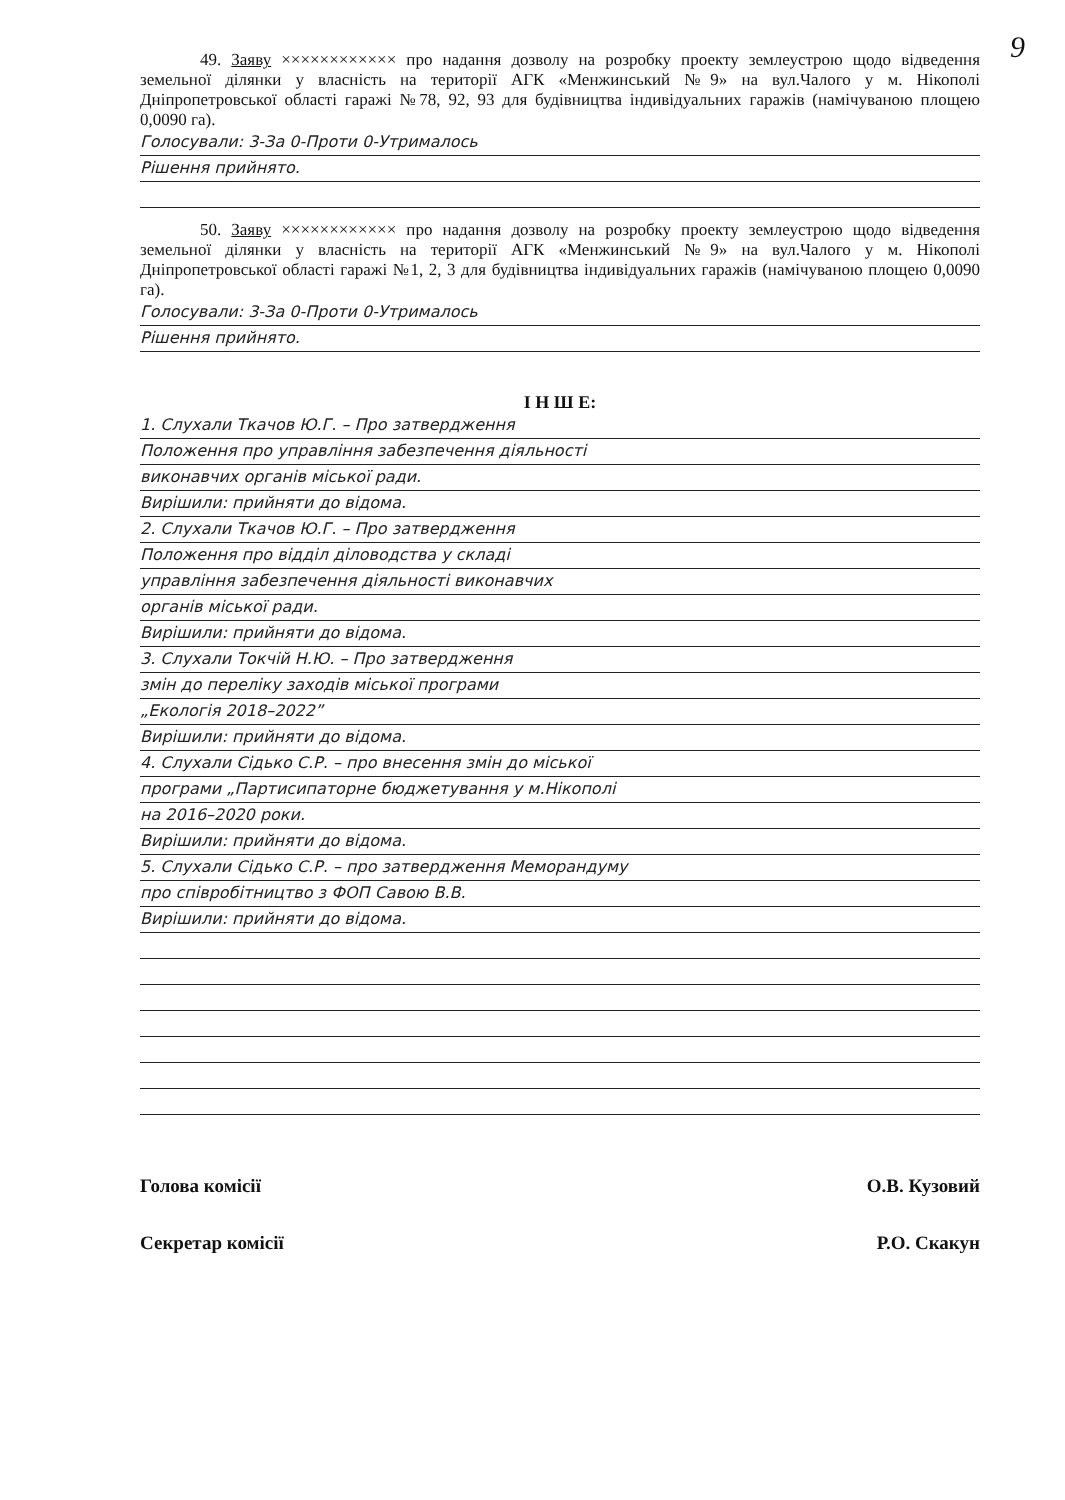9
49. Заяву ×××××××××××× про надання дозволу на розробку проекту землеустрою щодо відведення земельної ділянки у власність на території АГК «Менжинський №9» на вул.Чалого у м. Нікополі Дніпропетровської області гаражі №78, 92, 93 для будівництва індивідуальних гаражів (намічуваною площею 0,0090 га).
Голосували: 3-За 0-Проти 0-Утрималось
Рішення прийнято.
50. Заяву ×××××××××××× про надання дозволу на розробку проекту землеустрою щодо відведення земельної ділянки у власність на території АГК «Менжинський №9» на вул.Чалого у м. Нікополі Дніпропетровської області гаражі №1, 2, 3 для будівництва індивідуальних гаражів (намічуваною площею 0,0090 га).
Голосували: 3-За 0-Проти 0-Утрималось
Рішення прийнято.
І Н Ш Е:
1. Слухали Ткачов Ю.Г. – Про затвердження
Положення про управління забезпечення діяльності
виконавчих органів міської ради.
Вирішили: прийняти до відома.
2. Слухали Ткачов Ю.Г. – Про затвердження
Положення про відділ діловодства у складі
управління забезпечення діяльності виконавчих
органів міської ради.
Вирішили: прийняти до відома.
3. Слухали Токчій Н.Ю. – Про затвердження
змін до переліку заходів міської програми
„Екологія 2018–2022”
Вирішили: прийняти до відома.
4. Слухали Сідько С.Р. – про внесення змін до міської
програми „Партисипаторне бюджетування у м.Нікополі
на 2016–2020 роки.
Вирішили: прийняти до відома.
5. Слухали Сідько С.Р. – про затвердження Меморандуму
про співробітництво з ФОП Савою В.В.
Вирішили: прийняти до відома.
Голова комісії О.В. Кузовий
Секретар комісії Р.О. Скакун